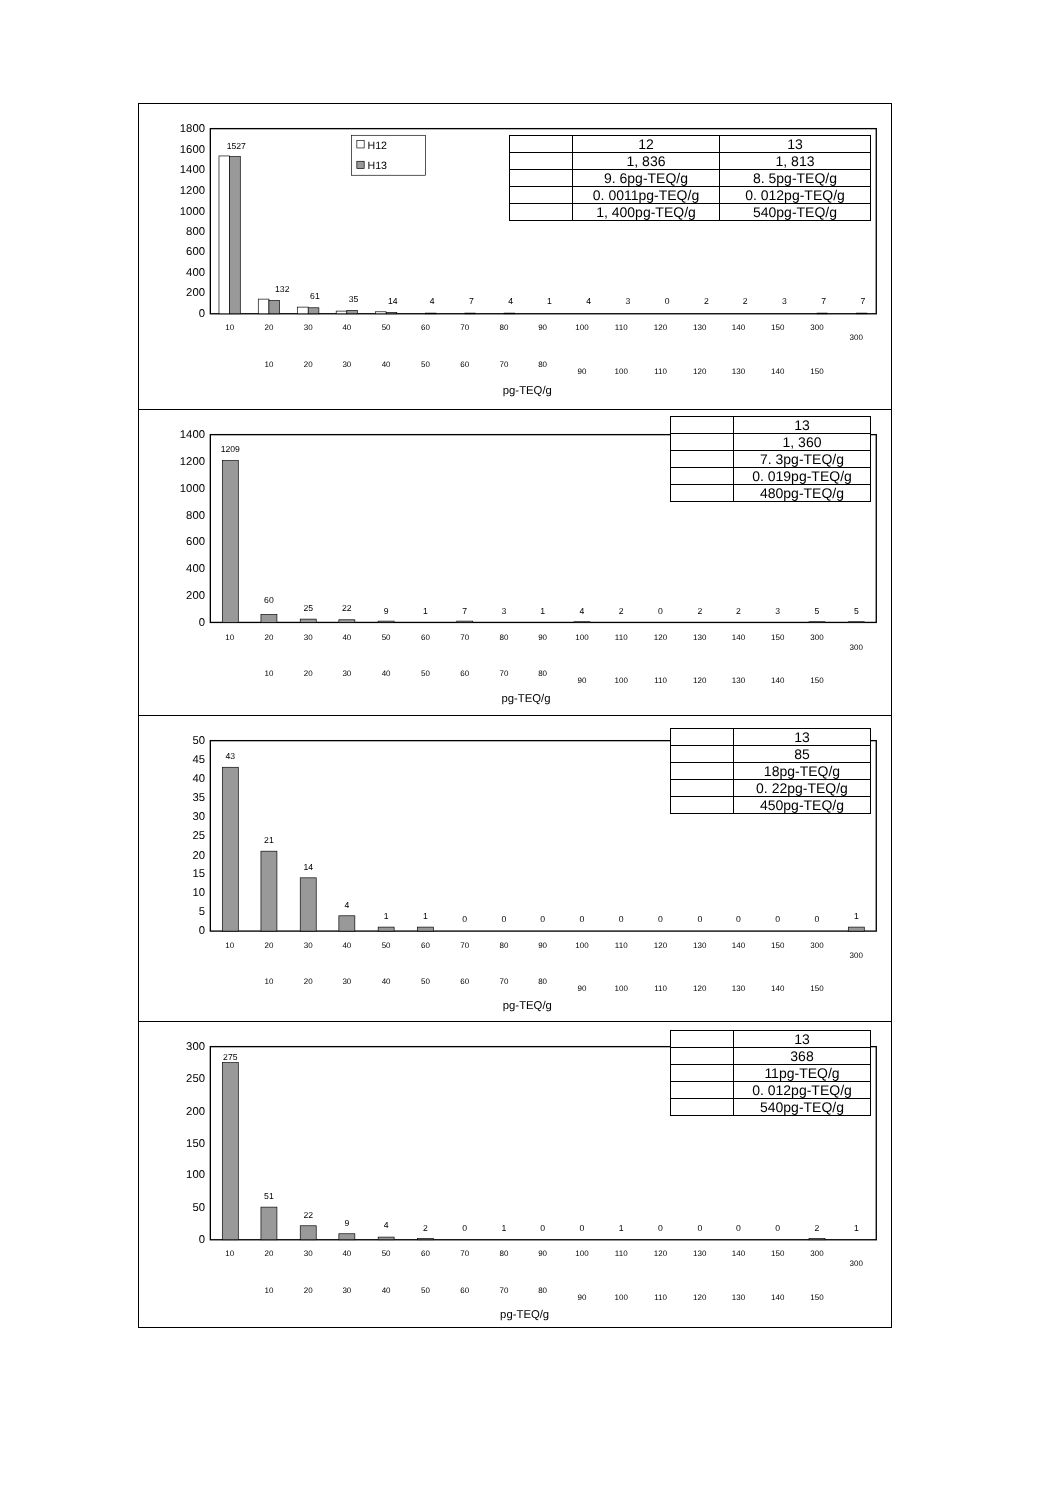1800
1600
1400
1200
1000
800
600
400
200
0
1527
132
61
35
14
4
7
4
1
4
3
0
2
2
3
7
7
H12
H13
10
20
30
40
50
60
70
80
90
100
110
120
130
140
150
300
300
10
20
30
40
50
60
70
80
90
100
110
120
130
140
150
pg-TEQ/g
| | 12 | 13 |
| | 1, 836 | 1, 813 |
| | 9. 6pg-TEQ/g | 8. 5pg-TEQ/g |
| | 0. 0011pg-TEQ/g | 0. 012pg-TEQ/g |
| | 1, 400pg-TEQ/g | 540pg-TEQ/g |
1400
1200
1000
800
600
400
200
0
1209
60
25
22
9
1
7
3
1
4
2
0
2
2
3
5
5
10
20
30
40
50
60
70
80
90
100
110
120
130
140
150
300
300
10
20
30
40
50
60
70
80
90
100
110
120
130
140
150
pg-TEQ/g
| | 13 |
| | 1, 360 |
| | 7. 3pg-TEQ/g |
| | 0. 019pg-TEQ/g |
| | 480pg-TEQ/g |
50
45
40
35
30
25
20
15
10
5
0
43
21
14
4
1
1
0
0
0
0
0
0
0
0
0
0
1
10
20
30
40
50
60
70
80
90
100
110
120
130
140
150
300
300
10
20
30
40
50
60
70
80
90
100
110
120
130
140
150
pg-TEQ/g
| | 13 |
| | 85 |
| | 18pg-TEQ/g |
| | 0. 22pg-TEQ/g |
| | 450pg-TEQ/g |
300
250
200
150
100
50
0
275
51
22
9
4
2
0
1
0
0
1
0
0
0
0
2
1
10
20
30
40
50
60
70
80
90
100
110
120
130
140
150
300
300
10
20
30
40
50
60
70
80
90
100
110
120
130
140
150
pg-TEQ/g
| | 13 |
| | 368 |
| | 11pg-TEQ/g |
| | 0. 012pg-TEQ/g |
| | 540pg-TEQ/g |